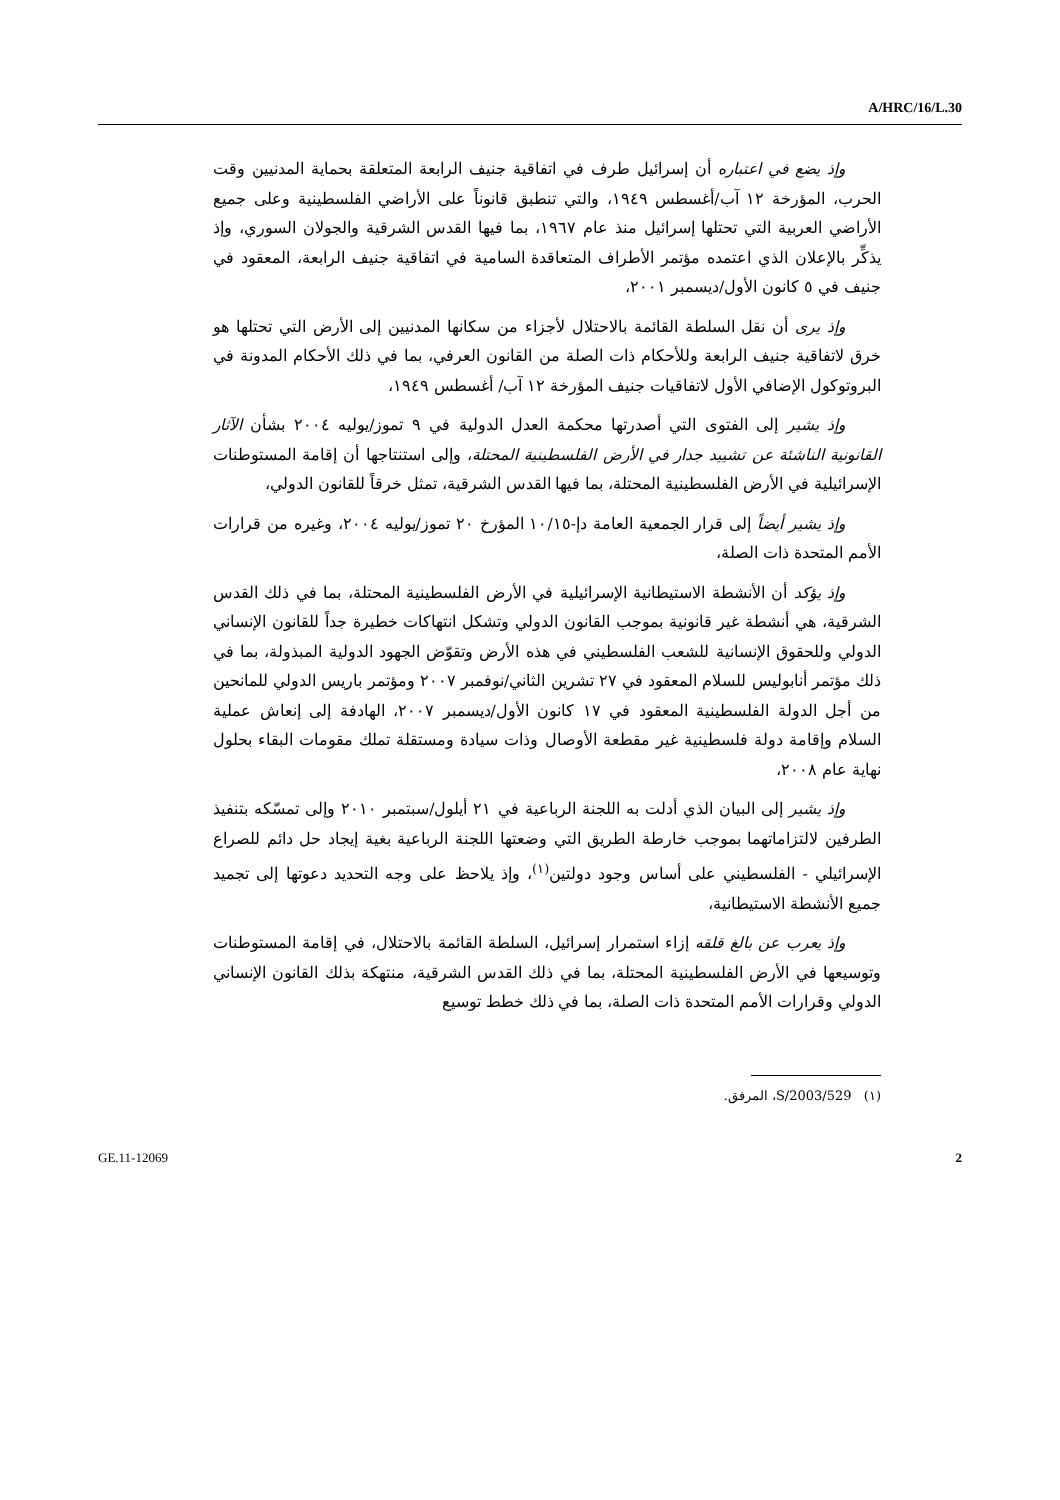A/HRC/16/L.30
وإذ يضع في اعتباره أن إسرائيل طرف في اتفاقية جنيف الرابعة المتعلقة بحماية المدنيين وقت الحرب، المؤرخة ١٢ آب/أغسطس ١٩٤٩، والتي تنطبق قانوناً على الأراضي الفلسطينية وعلى جميع الأراضي العربية التي تحتلها إسرائيل منذ عام ١٩٦٧، بما فيها القدس الشرقية والجولان السوري، وإذ يذكِّر بالإعلان الذي اعتمده مؤتمر الأطراف المتعاقدة السامية في اتفاقية جنيف الرابعة، المعقود في جنيف في ٥ كانون الأول/ديسمبر ٢٠٠١،
وإذ يرى أن نقل السلطة القائمة بالاحتلال لأجزاء من سكانها المدنيين إلى الأرض التي تحتلها هو خرق لاتفاقية جنيف الرابعة وللأحكام ذات الصلة من القانون العرفي، بما في ذلك الأحكام المدونة في البروتوكول الإضافي الأول لاتفاقيات جنيف المؤرخة ١٢ آب/ أغسطس ١٩٤٩،
وإذ يشير إلى الفتوى التي أصدرتها محكمة العدل الدولية في ٩ تموز/يوليه ٢٠٠٤ بشأن الآثار القانونية الناشئة عن تشييد جدار في الأرض الفلسطينية المحتلة، وإلى استنتاجها أن إقامة المستوطنات الإسرائيلية في الأرض الفلسطينية المحتلة، بما فيها القدس الشرقية، تمثل خرقاً للقانون الدولي،
وإذ يشير أيضاً إلى قرار الجمعية العامة دإ-١٠/١٥ المؤرخ ٢٠ تموز/يوليه ٢٠٠٤، وغيره من قرارات الأمم المتحدة ذات الصلة،
وإذ يؤكد أن الأنشطة الاستيطانية الإسرائيلية في الأرض الفلسطينية المحتلة، بما في ذلك القدس الشرقية، هي أنشطة غير قانونية بموجب القانون الدولي وتشكل انتهاكات خطيرة جداً للقانون الإنساني الدولي وللحقوق الإنسانية للشعب الفلسطيني في هذه الأرض وتقوّض الجهود الدولية المبذولة، بما في ذلك مؤتمر أنابوليس للسلام المعقود في ٢٧ تشرين الثاني/نوفمبر ٢٠٠٧ ومؤتمر باريس الدولي للمانحين من أجل الدولة الفلسطينية المعقود في ١٧ كانون الأول/ديسمبر ٢٠٠٧، الهادفة إلى إنعاش عملية السلام وإقامة دولة فلسطينية غير مقطعة الأوصال وذات سيادة ومستقلة تملك مقومات البقاء بحلول نهاية عام ٢٠٠٨،
وإذ يشير إلى البيان الذي أدلت به اللجنة الرباعية في ٢١ أيلول/سبتمبر ٢٠١٠ وإلى تمسّكه بتنفيذ الطرفين لالتزاماتهما بموجب خارطة الطريق التي وضعتها اللجنة الرباعية بغية إيجاد حل دائم للصراع الإسرائيلي - الفلسطيني على أساس وجود دولتين<sup>(١)</sup>، وإذ يلاحظ على وجه التحديد دعوتها إلى تجميد جميع الأنشطة الاستيطانية،
وإذ يعرب عن بالغ قلقه إزاء استمرار إسرائيل، السلطة القائمة بالاحتلال، في إقامة المستوطنات وتوسيعها في الأرض الفلسطينية المحتلة، بما في ذلك القدس الشرقية، منتهكة بذلك القانون الإنساني الدولي وقرارات الأمم المتحدة ذات الصلة، بما في ذلك خطط توسيع
(١) S/2003/529، المرفق.
GE.11-12069 2